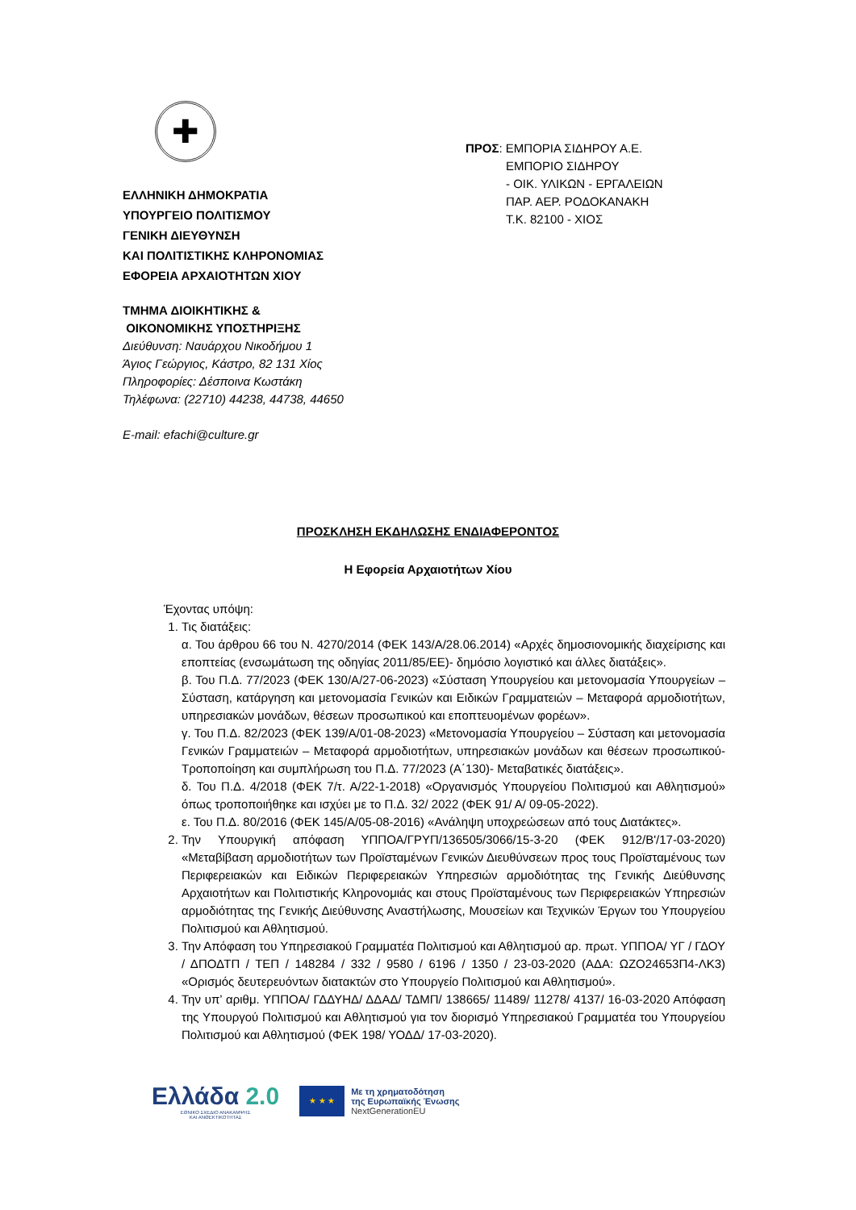✚
ΕΛΛΗΝΙΚΗ ΔΗΜΟΚΡΑΤΙΑ
ΥΠΟΥΡΓΕΙΟ ΠΟΛΙΤΙΣΜΟΥ
ΓΕΝΙΚΗ ΔΙΕΥΘΥΝΣΗ
ΚΑΙ ΠΟΛΙΤΙΣΤΙΚΗΣ ΚΛΗΡΟΝΟΜΙΑΣ
ΕΦΟΡΕΙΑ ΑΡΧΑΙΟΤΗΤΩΝ ΧΙΟΥ
ΤΜΗΜΑ ΔΙΟΙΚΗΤΙΚΗΣ &
ΟΙΚΟΝΟΜΙΚΗΣ ΥΠΟΣΤΗΡΙΞΗΣ
Διεύθυνση: Ναυάρχου Νικοδήμου 1
Άγιος Γεώργιος, Κάστρο, 82 131 Χίος
Πληροφορίες: Δέσποινα Κωστάκη
Τηλέφωνα: (22710) 44238, 44738, 44650
E-mail: efachi@culture.gr
ΠΡΟΣ: ΕΜΠΟΡΙΑ ΣΙΔΗΡΟΥ Α.Ε.
ΕΜΠΟΡΙΟ ΣΙΔΗΡΟΥ
- ΟΙΚ. ΥΛΙΚΩΝ - ΕΡΓΑΛΕΙΩΝ
ΠΑΡ. ΑΕΡ. ΡΟΔΟΚΑΝΑΚΗ
Τ.Κ. 82100 - ΧΙΟΣ
ΠΡΟΣΚΛΗΣΗ ΕΚΔΗΛΩΣΗΣ ΕΝΔΙΑΦΕΡΟΝΤΟΣ
Η Εφορεία Αρχαιοτήτων Χίου
Έχοντας υπόψη:
1. Τις διατάξεις:
α. Του άρθρου 66 του Ν. 4270/2014 (ΦΕΚ 143/Α/28.06.2014) «Αρχές δημοσιονομικής διαχείρισης και εποπτείας (ενσωμάτωση της οδηγίας 2011/85/ΕΕ)- δημόσιο λογιστικό και άλλες διατάξεις».
β. Του Π.Δ. 77/2023 (ΦΕΚ 130/Α/27-06-2023) «Σύσταση Υπουργείου και μετονομασία Υπουργείων –Σύσταση, κατάργηση και μετονομασία Γενικών και Ειδικών Γραμματειών – Μεταφορά αρμοδιοτήτων, υπηρεσιακών μονάδων, θέσεων προσωπικού και εποπτευομένων φορέων».
γ. Του Π.Δ. 82/2023 (ΦΕΚ 139/Α/01-08-2023) «Μετονομασία Υπουργείου – Σύσταση και μετονομασία Γενικών Γραμματειών – Μεταφορά αρμοδιοτήτων, υπηρεσιακών μονάδων και θέσεων προσωπικού-Τροποποίηση και συμπλήρωση του Π.Δ. 77/2023 (Α΄130)- Μεταβατικές διατάξεις».
δ. Του Π.Δ. 4/2018 (ΦΕΚ 7/τ. Α/22-1-2018) «Οργανισμός Υπουργείου Πολιτισμού και Αθλητισμού» όπως τροποποιήθηκε και ισχύει με το Π.Δ. 32/ 2022 (ΦΕΚ 91/ Α/ 09-05-2022).
ε. Του Π.Δ. 80/2016 (ΦΕΚ 145/Α/05-08-2016) «Ανάληψη υποχρεώσεων από τους Διατάκτες».
2. Την Υπουργική απόφαση ΥΠΠΟΑ/ΓΡΥΠ/136505/3066/15-3-20 (ΦΕΚ 912/Β'/17-03-2020) «Μεταβίβαση αρμοδιοτήτων των Προϊσταμένων Γενικών Διευθύνσεων προς τους Προϊσταμένους των Περιφερειακών και Ειδικών Περιφερειακών Υπηρεσιών αρμοδιότητας της Γενικής Διεύθυνσης Αρχαιοτήτων και Πολιτιστικής Κληρονομιάς και στους Προϊσταμένους των Περιφερειακών Υπηρεσιών αρμοδιότητας της Γενικής Διεύθυνσης Αναστήλωσης, Μουσείων και Τεχνικών Έργων του Υπουργείου Πολιτισμού και Αθλητισμού.
3. Την Απόφαση του Υπηρεσιακού Γραμματέα Πολιτισμού και Αθλητισμού αρ. πρωτ. ΥΠΠΟΑ/ ΥΓ / ΓΔΟΥ / ΔΠΟΔΤΠ / ΤΕΠ / 148284 / 332 / 9580 / 6196 / 1350 / 23-03-2020 (ΑΔΑ: ΩΖΟ24653Π4-ΛΚ3) «Ορισμός δευτερευόντων διατακτών στο Υπουργείο Πολιτισμού και Αθλητισμού».
4. Την υπ’ αριθμ. ΥΠΠΟΑ/ ΓΔΔΥΗΔ/ ΔΔΑΔ/ ΤΔΜΠ/ 138665/ 11489/ 11278/ 4137/ 16-03-2020 Απόφαση της Υπουργού Πολιτισμού και Αθλητισμού για τον διορισμό Υπηρεσιακού Γραμματέα του Υπουργείου Πολιτισμού και Αθλητισμού (ΦΕΚ 198/ ΥΟΔΔ/ 17-03-2020).
Ελλάδα 2.0
ΕΘΝΙΚΟ ΣΧΕΔΙΟ ΑΝΑΚΑΜΨΗΣ
ΚΑΙ ΑΝΘΕΚΤΙΚΟΤΗΤΑΣ
★ ★ ★
Με τη χρηματοδότηση
της Ευρωπαϊκής Ένωσης
NextGenerationEU